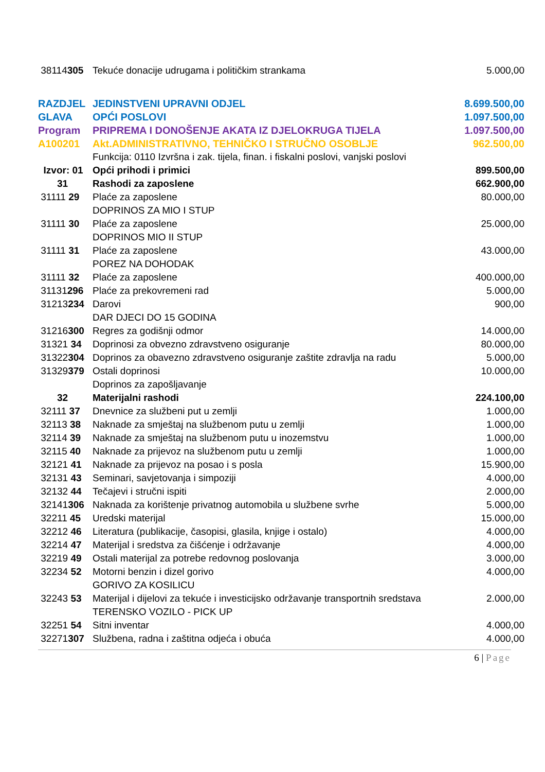| 38114 305 | Tekuće donacije udrugama i političkim strankama | 5.000,00 |
| RAZDJEL | JEDINSTVENI UPRAVNI ODJEL | 8.699.500,00 |
| GLAVA | OPĆI POSLOVI | 1.097.500,00 |
| Program | PRIPREMA I DONOŠENJE AKATA IZ DJELOKRUGA TIJELA | 1.097.500,00 |
| A100201 | Akt.ADMINISTRATIVNO, TEHNIČKO I STRUČNO OSOBLJE | 962.500,00 |
| | Funkcija: 0110 Izvršna i zak. tijela, finan. i fiskalni poslovi, vanjski poslovi | |
| Izvor: 01 | Opći prihodi i primici | 899.500,00 |
| 31 | Rashodi za zaposlene | 662.900,00 |
| 31111 29 | Plaće za zaposlene DOPRINOS ZA MIO I STUP | 80.000,00 |
| 31111 30 | Plaće za zaposlene DOPRINOS MIO II STUP | 25.000,00 |
| 31111 31 | Plaće za zaposlene POREZ NA DOHODAK | 43.000,00 |
| 31111 32 | Plaće za zaposlene | 400.000,00 |
| 31131 296 | Plaće za prekovremeni rad | 5.000,00 |
| 31213 234 | Darovi DAR DJECI DO 15 GODINA | 900,00 |
| 31216 300 | Regres za godišnji odmor | 14.000,00 |
| 31321 34 | Doprinosi za obvezno zdravstveno osiguranje | 80.000,00 |
| 31322 304 | Doprinos za obavezno zdravstveno osiguranje zaštite zdravlja na radu | 5.000,00 |
| 31329 379 | Ostali doprinosi Doprinos za zapošljavanje | 10.000,00 |
| 32 | Materijalni rashodi | 224.100,00 |
| 32111 37 | Dnevnice za službeni put u zemlji | 1.000,00 |
| 32113 38 | Naknade za smještaj na službenom putu u zemlji | 1.000,00 |
| 32114 39 | Naknade za smještaj na službenom putu u inozemstvu | 1.000,00 |
| 32115 40 | Naknade za prijevoz na službenom putu u zemlji | 1.000,00 |
| 32121 41 | Naknade za prijevoz na posao i s posla | 15.900,00 |
| 32131 43 | Seminari, savjetovanja i simpoziji | 4.000,00 |
| 32132 44 | Tečajevi i stručni ispiti | 2.000,00 |
| 32141 306 | Naknada za korištenje privatnog automobila u službene svrhe | 5.000,00 |
| 32211 45 | Uredski materijal | 15.000,00 |
| 32212 46 | Literatura (publikacije, časopisi, glasila, knjige i ostalo) | 4.000,00 |
| 32214 47 | Materijal i sredstva za čišćenje i održavanje | 4.000,00 |
| 32219 49 | Ostali materijal za potrebe redovnog poslovanja | 3.000,00 |
| 32234 52 | Motorni benzin i dizel gorivo GORIVO ZA KOSILICU | 4.000,00 |
| 32243 53 | Materijal i dijelovi za tekuće i investicijsko održavanje transportnih sredstava TERENSKO VOZILO - PICK UP | 2.000,00 |
| 32251 54 | Sitni inventar | 4.000,00 |
| 32271 307 | Službena, radna i zaštitna odjeća i obuća | 4.000,00 |
6 | Page